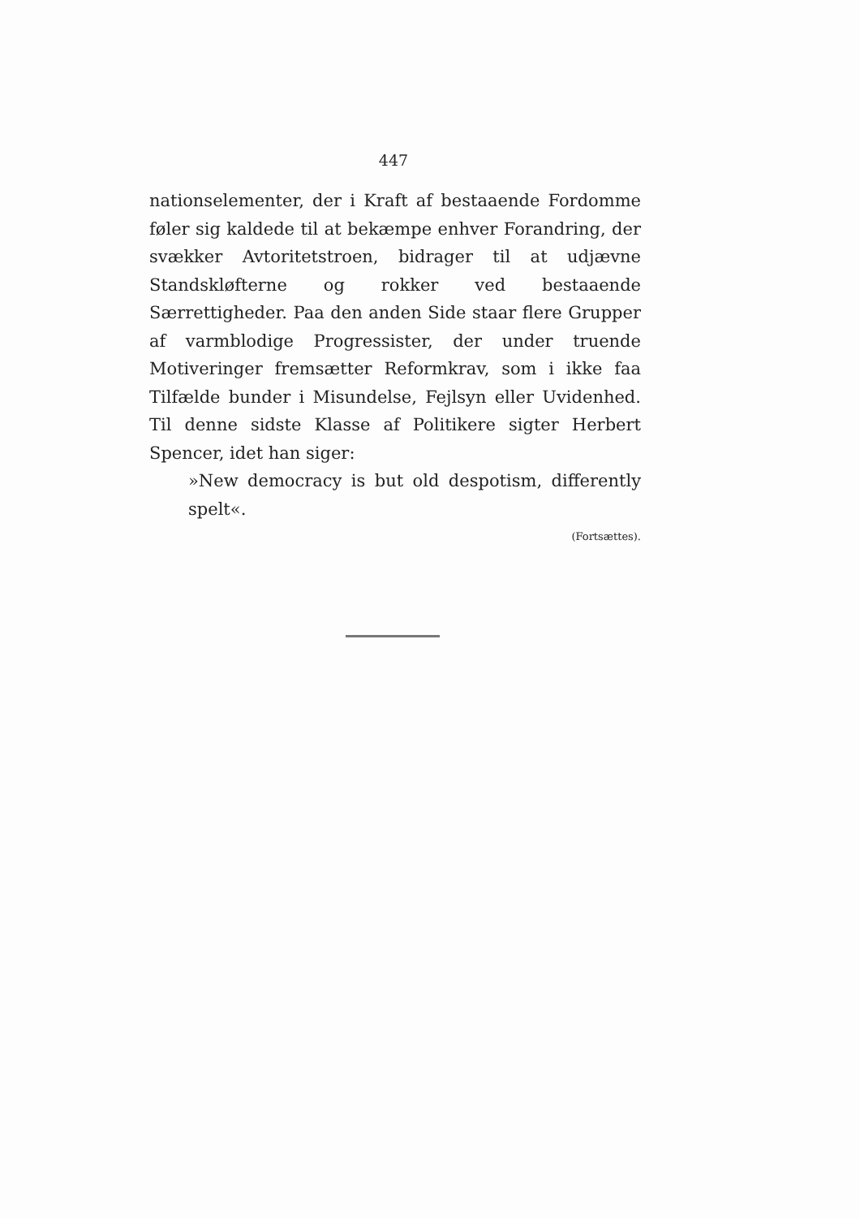447
nationselementer, der i Kraft af bestaaende Fordomme føler sig kaldede til at bekæmpe enhver Forandring, der svækker Avtoritetstroen, bidrager til at udjævne Standskløfterne og rokker ved bestaaende Særrettigheder. Paa den anden Side staar flere Grupper af varmblodige Progressister, der under truende Motiveringer fremsætter Reformkrav, som i ikke faa Tilfælde bunder i Misundelse, Fejlsyn eller Uvidenhed. Til denne sidste Klasse af Politikere sigter Herbert Spencer, idet han siger:
»New democracy is but old despotism, differently spelt«.
(Fortsættes).